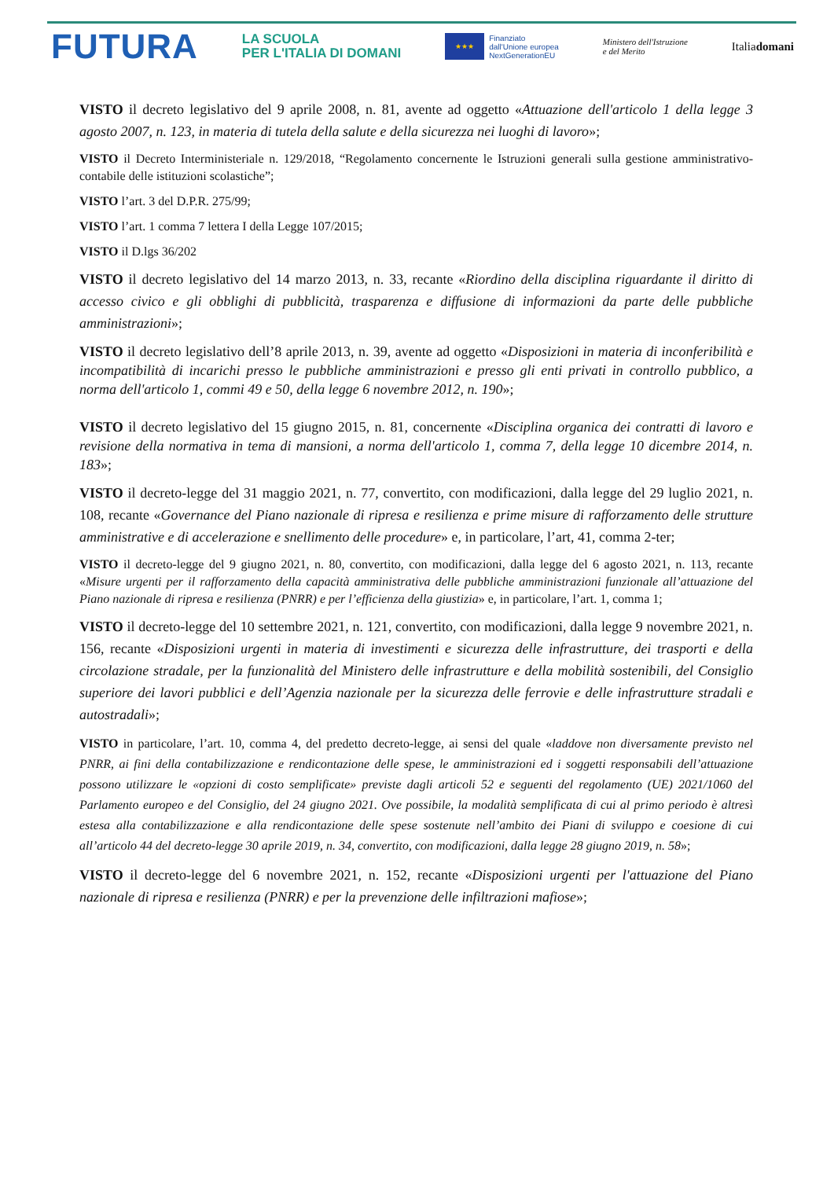FUTURA
LA SCUOLA
PER L'ITALIA DI DOMANI
★★★
Finanziato
dall'Unione europea
NextGenerationEU
Ministero dell'Istruzione
e del Merito
Italiadomani
VISTO il decreto legislativo del 9 aprile 2008, n. 81, avente ad oggetto «Attuazione dell'articolo 1 della legge 3 agosto 2007, n. 123, in materia di tutela della salute e della sicurezza nei luoghi di lavoro»;
VISTO il Decreto Interministeriale n. 129/2018, “Regolamento concernente le Istruzioni generali sulla gestione amministrativo-contabile delle istituzioni scolastiche”;
VISTO l’art. 3 del D.P.R. 275/99;
VISTO l’art. 1 comma 7 lettera I della Legge 107/2015;
VISTO il D.lgs 36/202
VISTO il decreto legislativo del 14 marzo 2013, n. 33, recante «Riordino della disciplina riguardante il diritto di accesso civico e gli obblighi di pubblicità, trasparenza e diffusione di informazioni da parte delle pubbliche amministrazioni»;
VISTO il decreto legislativo dell’8 aprile 2013, n. 39, avente ad oggetto «Disposizioni in materia di inconferibilità e incompatibilità di incarichi presso le pubbliche amministrazioni e presso gli enti privati in controllo pubblico, a norma dell'articolo 1, commi 49 e 50, della legge 6 novembre 2012, n. 190»;
VISTO il decreto legislativo del 15 giugno 2015, n. 81, concernente «Disciplina organica dei contratti di lavoro e revisione della normativa in tema di mansioni, a norma dell'articolo 1, comma 7, della legge 10 dicembre 2014, n. 183»;
VISTO il decreto-legge del 31 maggio 2021, n. 77, convertito, con modificazioni, dalla legge del 29 luglio 2021, n. 108, recante «Governance del Piano nazionale di ripresa e resilienza e prime misure di rafforzamento delle strutture amministrative e di accelerazione e snellimento delle procedure» e, in particolare, l’art, 41, comma 2-ter;
VISTO il decreto-legge del 9 giugno 2021, n. 80, convertito, con modificazioni, dalla legge del 6 agosto 2021, n. 113, recante «Misure urgenti per il rafforzamento della capacità amministrativa delle pubbliche amministrazioni funzionale all’attuazione del Piano nazionale di ripresa e resilienza (PNRR) e per l’efficienza della giustizia» e, in particolare, l’art. 1, comma 1;
VISTO il decreto-legge del 10 settembre 2021, n. 121, convertito, con modificazioni, dalla legge 9 novembre 2021, n. 156, recante «Disposizioni urgenti in materia di investimenti e sicurezza delle infrastrutture, dei trasporti e della circolazione stradale, per la funzionalità del Ministero delle infrastrutture e della mobilità sostenibili, del Consiglio superiore dei lavori pubblici e dell’Agenzia nazionale per la sicurezza delle ferrovie e delle infrastrutture stradali e autostradali»;
VISTO in particolare, l’art. 10, comma 4, del predetto decreto-legge, ai sensi del quale «laddove non diversamente previsto nel PNRR, ai fini della contabilizzazione e rendicontazione delle spese, le amministrazioni ed i soggetti responsabili dell’attuazione possono utilizzare le «opzioni di costo semplificate» previste dagli articoli 52 e seguenti del regolamento (UE) 2021/1060 del Parlamento europeo e del Consiglio, del 24 giugno 2021. Ove possibile, la modalità semplificata di cui al primo periodo è altresì estesa alla contabilizzazione e alla rendicontazione delle spese sostenute nell’ambito dei Piani di sviluppo e coesione di cui all’articolo 44 del decreto-legge 30 aprile 2019, n. 34, convertito, con modificazioni, dalla legge 28 giugno 2019, n. 58»;
VISTO il decreto-legge del 6 novembre 2021, n. 152, recante «Disposizioni urgenti per l'attuazione del Piano nazionale di ripresa e resilienza (PNRR) e per la prevenzione delle infiltrazioni mafiose»;